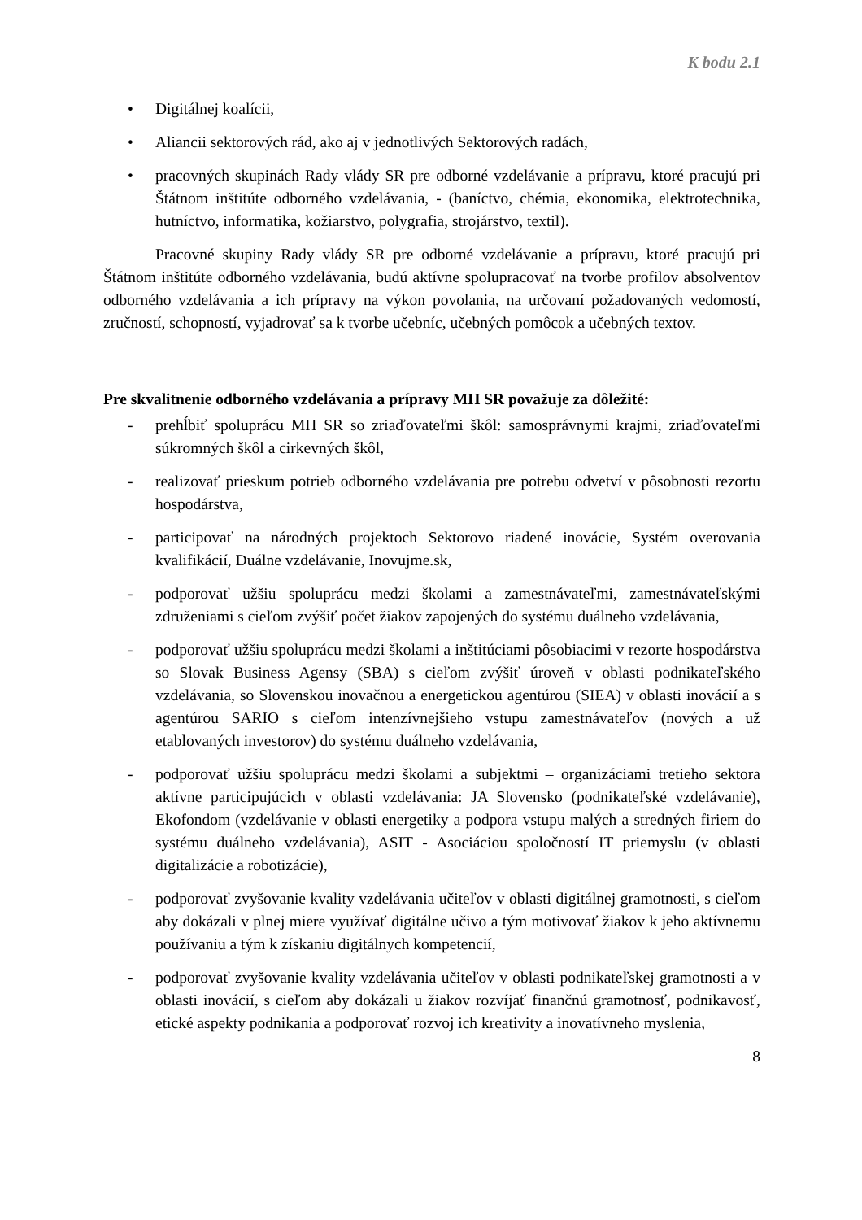K bodu 2.1
• Digitálnej koalícii,
• Aliancii sektorových rád, ako aj v jednotlivých Sektorových radách,
• pracovných skupinách Rady vlády SR pre odborné vzdelávanie a prípravu, ktoré pracujú pri Štátnom inštitúte odborného vzdelávania, - (baníctvo, chémia, ekonomika, elektrotechnika, hutníctvo, informatika, kožiarstvo, polygrafia, strojárstvo, textil).
Pracovné skupiny Rady vlády SR pre odborné vzdelávanie a prípravu, ktoré pracujú pri Štátnom inštitúte odborného vzdelávania, budú aktívne spolupracovať na tvorbe profilov absolventov odborného vzdelávania a ich prípravy na výkon povolania, na určovaní požadovaných vedomostí, zručností, schopností, vyjadrovať sa k tvorbe učebníc, učebných pomôcok a učebných textov.
Pre skvalitnenie odborného vzdelávania a prípravy MH SR považuje za dôležité:
- prehĺbiť spoluprácu MH SR so zriaďovateľmi škôl: samosprávnymi krajmi, zriaďovateľmi súkromných škôl a cirkevných škôl,
- realizovať prieskum potrieb odborného vzdelávania pre potrebu odvetví v pôsobnosti rezortu hospodárstva,
- participovať na národných projektoch Sektorovo riadené inovácie, Systém overovania kvalifikácií, Duálne vzdelávanie, Inovujme.sk,
- podporovať užšiu spoluprácu medzi školami a zamestnávateľmi, zamestnávateľskými združeniami s cieľom zvýšiť počet žiakov zapojených do systému duálneho vzdelávania,
- podporovať užšiu spoluprácu medzi školami a inštitúciami pôsobiacimi v rezorte hospodárstva so Slovak Business Agensy (SBA) s cieľom zvýšiť úroveň v oblasti podnikateľského vzdelávania, so Slovenskou inovačnou a energetickou agentúrou (SIEA) v oblasti inovácií a s agentúrou SARIO s cieľom intenzívnejšieho vstupu zamestnávateľov (nových a už etablovaných investorov) do systému duálneho vzdelávania,
- podporovať užšiu spoluprácu medzi školami a subjektmi – organizáciami tretieho sektora aktívne participujúcich v oblasti vzdelávania: JA Slovensko (podnikateľské vzdelávanie), Ekofondom (vzdelávanie v oblasti energetiky a podpora vstupu malých a stredných firiem do systému duálneho vzdelávania), ASIT - Asociáciou spoločností IT priemyslu (v oblasti digitalizácie a robotizácie),
- podporovať zvyšovanie kvality vzdelávania učiteľov v oblasti digitálnej gramotnosti, s cieľom aby dokázali v plnej miere využívať digitálne učivo a tým motivovať žiakov k jeho aktívnemu používaniu a tým k získaniu digitálnych kompetencií,
- podporovať zvyšovanie kvality vzdelávania učiteľov v oblasti podnikateľskej gramotnosti a v oblasti inovácií, s cieľom aby dokázali u žiakov rozvíjať finančnú gramotnosť, podnikavosť, etické aspekty podnikania a podporovať rozvoj ich kreativity a inovatívneho myslenia,
8